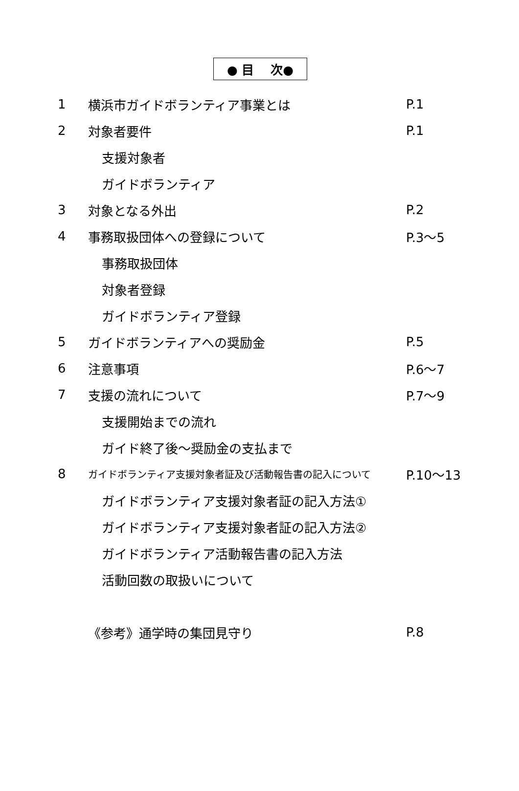● 目　 次●
1 横浜市ガイドボランティア事業とは P.1
2 対象者要件 P.1
支援対象者
ガイドボランティア
3 対象となる外出 P.2
4 事務取扱団体への登録について P.3～5
事務取扱団体
対象者登録
ガイドボランティア登録
5 ガイドボランティアへの奨励金 P.5
6 注意事項 P.6～7
7 支援の流れについて P.7～9
支援開始までの流れ
ガイド終了後～奨励金の支払まで
8 ガイドボランティア支援対象者証及び活動報告書の記入について P.10～13
ガイドボランティア支援対象者証の記入方法①
ガイドボランティア支援対象者証の記入方法②
ガイドボランティア活動報告書の記入方法
活動回数の取扱いについて
《参考》通学時の集団見守り P.8